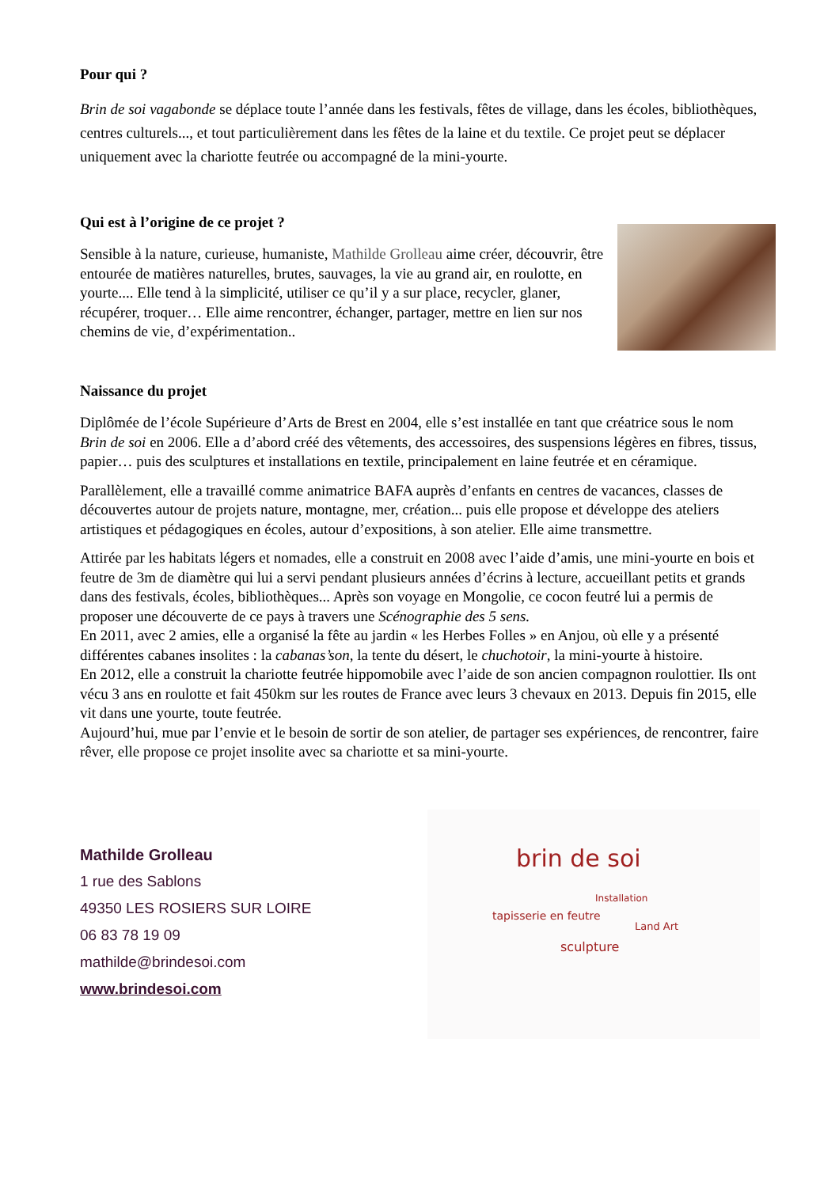Pour qui ?
Brin de soi vagabonde se déplace toute l’année dans les festivals, fêtes de village, dans les écoles, bibliothèques, centres culturels..., et tout particulièrement dans les fêtes de la laine et du textile. Ce projet peut se déplacer uniquement avec la chariotte feutrée ou accompagné de la mini-yourte.
Qui est à l’origine de ce projet ?
Sensible à la nature, curieuse, humaniste, Mathilde Grolleau aime créer, découvrir, être entourée de matières naturelles, brutes, sauvages, la vie au grand air, en roulotte, en yourte.... Elle tend à la simplicité, utiliser ce qu’il y a sur place, recycler, glaner, récupérer, troquer… Elle aime rencontrer, échanger, partager, mettre en lien sur nos chemins de vie, d’expérimentation..
Naissance du projet
Diplômée de l’école Supérieure d’Arts de Brest en 2004, elle s’est installée en tant que créatrice sous le nom Brin de soi en 2006. Elle a d’abord créé des vêtements, des accessoires, des suspensions légères en fibres, tissus, papier… puis des sculptures et installations en textile, principalement en laine feutrée et en céramique.
Parallèlement, elle a travaillé comme animatrice BAFA auprès d’enfants en centres de vacances, classes de découvertes autour de projets nature, montagne, mer, création... puis elle propose et développe des ateliers artistiques et pédagogiques en écoles, autour d’expositions, à son atelier. Elle aime transmettre.
Attirée par les habitats légers et nomades, elle a construit en 2008 avec l’aide d’amis, une mini-yourte en bois et feutre de 3m de diamètre qui lui a servi pendant plusieurs années d’écrins à lecture, accueillant petits et grands dans des festivals, écoles, bibliothèques... Après son voyage en Mongolie, ce cocon feutré lui a permis de proposer une découverte de ce pays à travers une Scénographie des 5 sens.
En 2011, avec 2 amies, elle a organisé la fête au jardin « les Herbes Folles » en Anjou, où elle y a présenté différentes cabanes insolites : la cabanas’son, la tente du désert, le chuchotoir, la mini-yourte à histoire.
En 2012, elle a construit la chariotte feutrée hippomobile avec l’aide de son ancien compagnon roulottier. Ils ont vécu 3 ans en roulotte et fait 450km sur les routes de France avec leurs 3 chevaux en 2013. Depuis fin 2015, elle vit dans une yourte, toute feutrée.
Aujourd’hui, mue par l’envie et le besoin de sortir de son atelier, de partager ses expériences, de rencontrer, faire rêver, elle propose ce projet insolite avec sa chariotte et sa mini-yourte.
Mathilde Grolleau
1 rue des Sablons
49350 LES ROSIERS SUR LOIRE
06 83 78 19 09
mathilde@brindesoi.com
www.brindesoi.com
brin de soi
Installation
tapisserie en feutre
Land Art
sculpture